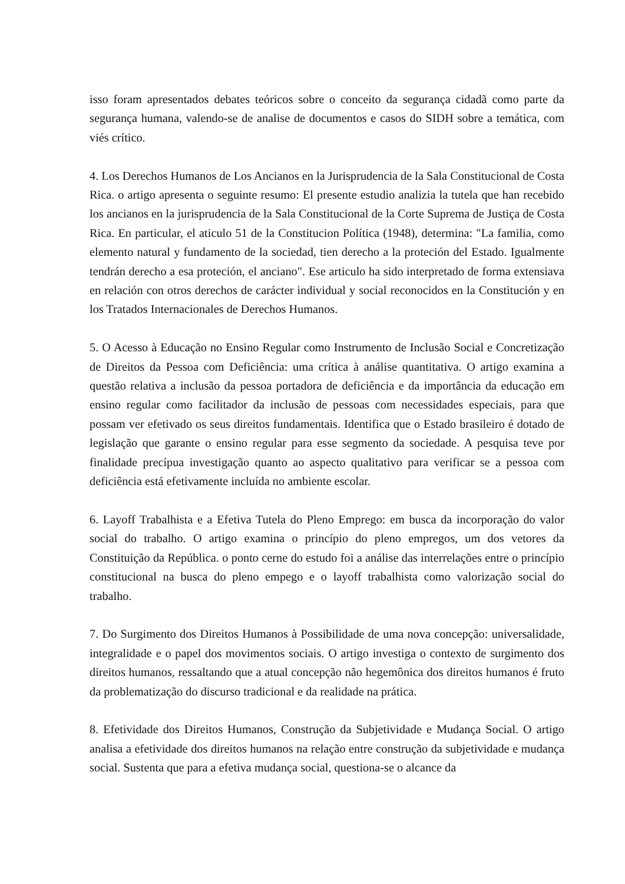isso foram apresentados debates teóricos sobre o conceito da segurança cidadã como parte da segurança humana, valendo-se de analise de documentos e casos do SIDH sobre a temática, com viés crítico.
4. Los Derechos Humanos de Los Ancianos en la Jurisprudencia de la Sala Constitucional de Costa Rica. o artigo apresenta o seguinte resumo: El presente estudio analizia la tutela que han recebido los ancianos en la jurisprudencia de la Sala Constitucional de la Corte Suprema de Justiça de Costa Rica. En particular, el aticulo 51 de la Constitucion Política (1948), determina: "La familia, como elemento natural y fundamento de la sociedad, tien derecho a la proteción del Estado. Igualmente tendrán derecho a esa proteción, el anciano". Ese articulo ha sido interpretado de forma extensiava en relación con otros derechos de carácter individual y social reconocidos en la Constitución y en los Tratados Internacionales de Derechos Humanos.
5. O Acesso à Educação no Ensino Regular como Instrumento de Inclusão Social e Concretização de Direitos da Pessoa com Deficiência: uma crítica à análise quantitativa. O artigo examina a questão relativa a inclusão da pessoa portadora de deficiência e da importância da educação em ensino regular como facilitador da inclusão de pessoas com necessidades especiais, para que possam ver efetivado os seus direitos fundamentais. Identifica que o Estado brasileiro é dotado de legislação que garante o ensino regular para esse segmento da sociedade. A pesquisa teve por finalidade precípua investigação quanto ao aspecto qualitativo para verificar se a pessoa com deficiência está efetivamente incluída no ambiente escolar.
6. Layoff Trabalhista e a Efetiva Tutela do Pleno Emprego: em busca da incorporação do valor social do trabalho. O artigo examina o princípio do pleno empregos, um dos vetores da Constituição da República. o ponto cerne do estudo foi a análise das interrelações entre o princípio constitucional na busca do pleno empego e o layoff trabalhista como valorização social do trabalho.
7. Do Surgimento dos Direitos Humanos à Possibilidade de uma nova concepção: universalidade, integralidade e o papel dos movimentos sociais. O artigo investiga o contexto de surgimento dos direitos humanos, ressaltando que a atual concepção não hegemônica dos direitos humanos é fruto da problematização do discurso tradicional e da realidade na prática.
8. Efetividade dos Direitos Humanos, Construção da Subjetividade e Mudança Social. O artigo analisa a efetividade dos direitos humanos na relação entre construção da subjetividade e mudança social. Sustenta que para a efetiva mudança social, questiona-se o alcance da